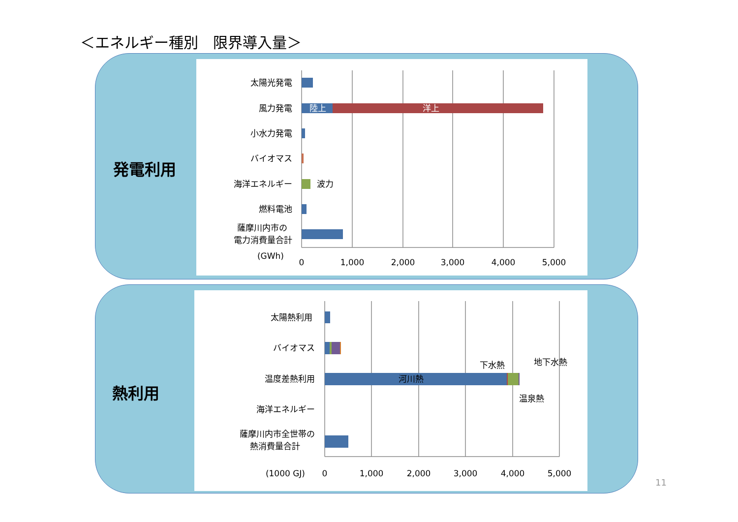＜エネルギー種別　限界導入量＞
発電利用
陸上
洋上
波力
太陽光発電
風力発電
小水力発電
バイオマス
海洋エネルギー
燃料電池
薩摩川内市の
電力消費量合計
(GWh)
0
1,000
2,000
3,000
4,000
5,000
熱利用
河川熱
下水熱
地下水熱
温泉熱
太陽熱利用
バイオマス
温度差熱利用
海洋エネルギー
薩摩川内市全世帯の
熱消費量合計
(1000 GJ)
0
1,000
2,000
3,000
4,000
5,000
11